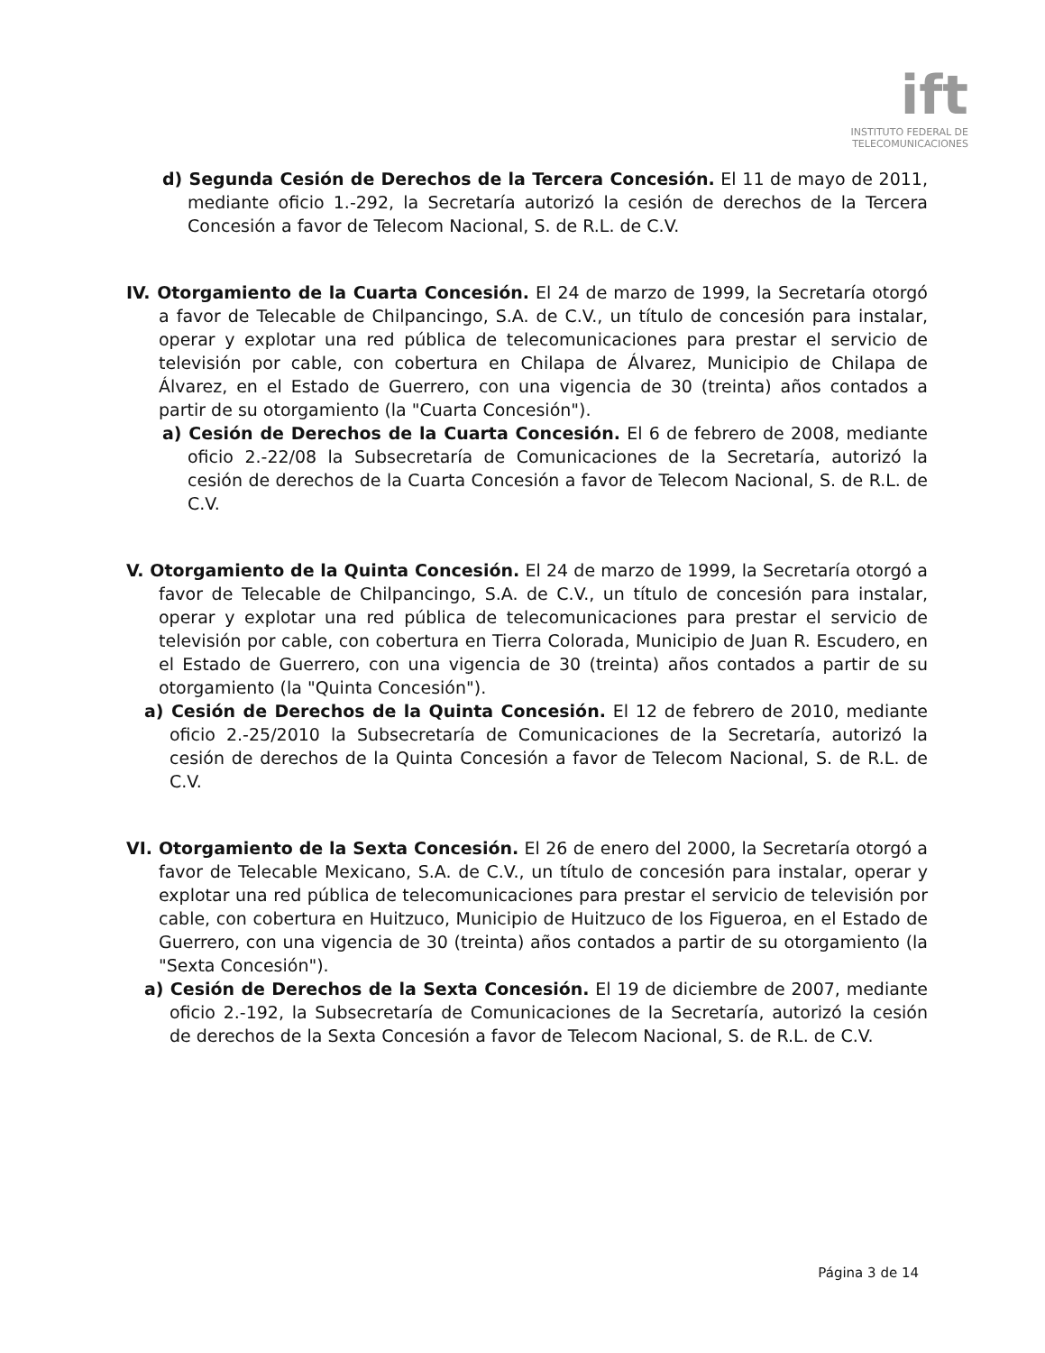ift
INSTITUTO FEDERAL DE
TELECOMUNICACIONES
d) Segunda Cesión de Derechos de la Tercera Concesión. El 11 de mayo de 2011, mediante oficio 1.-292, la Secretaría autorizó la cesión de derechos de la Tercera Concesión a favor de Telecom Nacional, S. de R.L. de C.V.
IV. Otorgamiento de la Cuarta Concesión. El 24 de marzo de 1999, la Secretaría otorgó a favor de Telecable de Chilpancingo, S.A. de C.V., un título de concesión para instalar, operar y explotar una red pública de telecomunicaciones para prestar el servicio de televisión por cable, con cobertura en Chilapa de Álvarez, Municipio de Chilapa de Álvarez, en el Estado de Guerrero, con una vigencia de 30 (treinta) años contados a partir de su otorgamiento (la "Cuarta Concesión").
a) Cesión de Derechos de la Cuarta Concesión. El 6 de febrero de 2008, mediante oficio 2.-22/08 la Subsecretaría de Comunicaciones de la Secretaría, autorizó la cesión de derechos de la Cuarta Concesión a favor de Telecom Nacional, S. de R.L. de C.V.
V. Otorgamiento de la Quinta Concesión. El 24 de marzo de 1999, la Secretaría otorgó a favor de Telecable de Chilpancingo, S.A. de C.V., un título de concesión para instalar, operar y explotar una red pública de telecomunicaciones para prestar el servicio de televisión por cable, con cobertura en Tierra Colorada, Municipio de Juan R. Escudero, en el Estado de Guerrero, con una vigencia de 30 (treinta) años contados a partir de su otorgamiento (la "Quinta Concesión").
a) Cesión de Derechos de la Quinta Concesión. El 12 de febrero de 2010, mediante oficio 2.-25/2010 la Subsecretaría de Comunicaciones de la Secretaría, autorizó la cesión de derechos de la Quinta Concesión a favor de Telecom Nacional, S. de R.L. de C.V.
VI. Otorgamiento de la Sexta Concesión. El 26 de enero del 2000, la Secretaría otorgó a favor de Telecable Mexicano, S.A. de C.V., un título de concesión para instalar, operar y explotar una red pública de telecomunicaciones para prestar el servicio de televisión por cable, con cobertura en Huitzuco, Municipio de Huitzuco de los Figueroa, en el Estado de Guerrero, con una vigencia de 30 (treinta) años contados a partir de su otorgamiento (la "Sexta Concesión").
a) Cesión de Derechos de la Sexta Concesión. El 19 de diciembre de 2007, mediante oficio 2.-192, la Subsecretaría de Comunicaciones de la Secretaría, autorizó la cesión de derechos de la Sexta Concesión a favor de Telecom Nacional, S. de R.L. de C.V.
Página 3 de 14